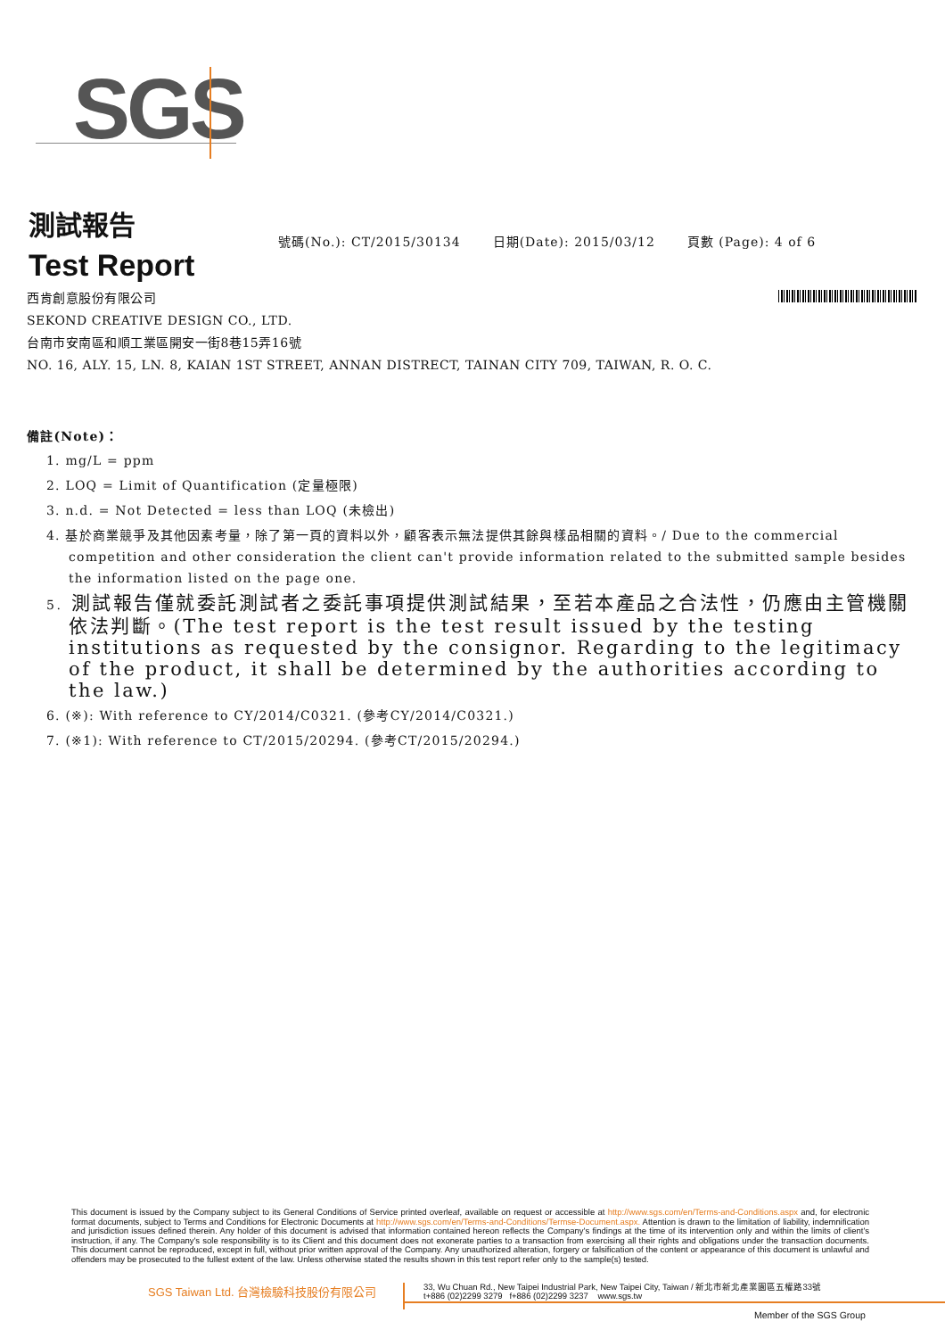SGS
測試報告
Test Report
號碼(No.): CT/2015/30134 日期(Date): 2015/03/12 頁數 (Page): 4 of 6
西肯創意股份有限公司
SEKOND CREATIVE DESIGN CO., LTD.
台南市安南區和順工業區開安一街8巷15弄16號
NO. 16, ALY. 15, LN. 8, KAIAN 1ST STREET, ANNAN DISTRECT, TAINAN CITY 709, TAIWAN, R. O. C.
備註(Note)：
1. mg/L = ppm
2. LOQ = Limit of Quantification (定量極限)
3. n.d. = Not Detected = less than LOQ (未檢出)
4. 基於商業競爭及其他因素考量，除了第一頁的資料以外，顧客表示無法提供其餘與樣品相關的資料。/ Due to the commercial competition and other consideration the client can't provide information related to the submitted sample besides the information listed on the page one.
5. 測試報告僅就委託測試者之委託事項提供測試結果，至若本產品之合法性，仍應由主管機關依法判斷。(The test report is the test result issued by the testing institutions as requested by the consignor. Regarding to the legitimacy of the product, it shall be determined by the authorities according to the law.)
6. (※): With reference to CY/2014/C0321. (參考CY/2014/C0321.)
7. (※1): With reference to CT/2015/20294. (參考CT/2015/20294.)
This document is issued by the Company subject to its General Conditions of Service printed overleaf, available on request or accessible at http://www.sgs.com/en/Terms-and-Conditions.aspx and, for electronic format documents, subject to Terms and Conditions for Electronic Documents at http://www.sgs.com/en/Terms-and-Conditions/Termse-Document.aspx. Attention is drawn to the limitation of liability, indemnification and jurisdiction issues defined therein. Any holder of this document is advised that information contained hereon reflects the Company's findings at the time of its intervention only and within the limits of client's instruction, if any. The Company's sole responsibility is to its Client and this document does not exonerate parties to a transaction from exercising all their rights and obligations under the transaction documents. This document cannot be reproduced, except in full, without prior written approval of the Company. Any unauthorized alteration, forgery or falsification of the content or appearance of this document is unlawful and offenders may be prosecuted to the fullest extent of the law. Unless otherwise stated the results shown in this test report refer only to the sample(s) tested.
SGS Taiwan Ltd. 台灣檢驗科技股份有限公司
33, Wu Chuan Rd., New Taipei Industrial Park, New Taipei City, Taiwan / 新北市新北產業園區五權路33號
t+886 (02)2299 3279 f+886 (02)2299 3237 www.sgs.tw
Member of the SGS Group